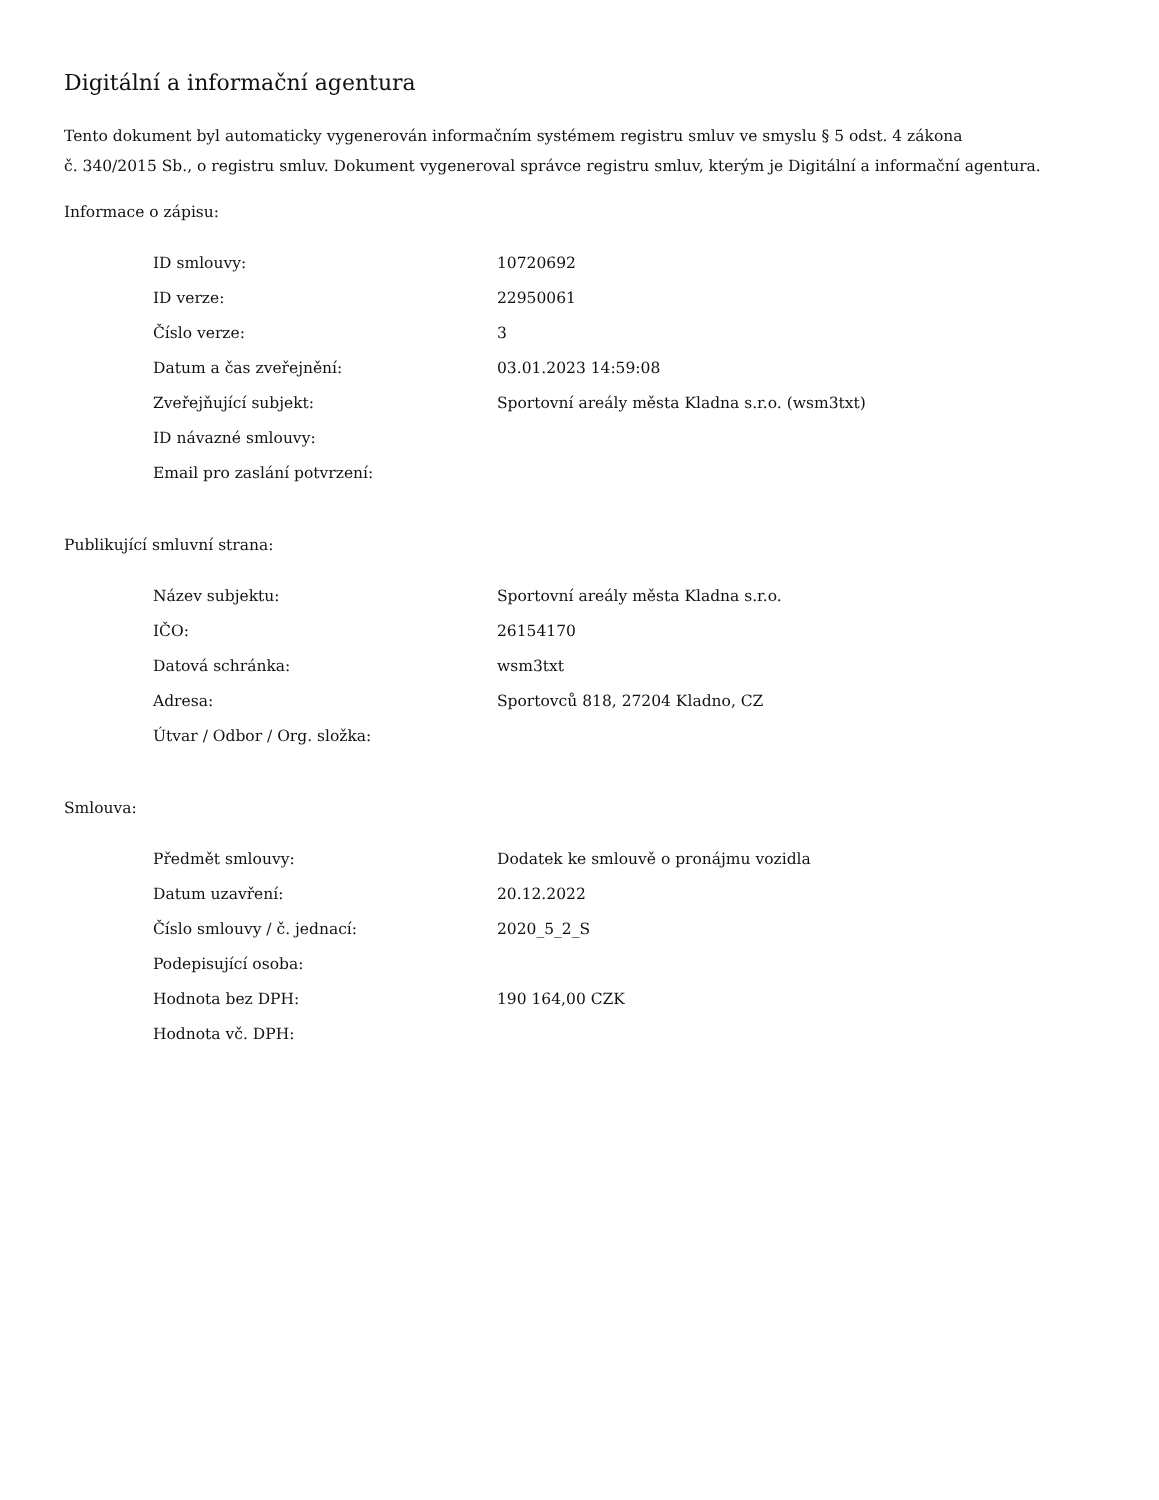Digitální a informační agentura
Tento dokument byl automaticky vygenerován informačním systémem registru smluv ve smyslu § 5 odst. 4 zákona
č. 340/2015 Sb., o registru smluv. Dokument vygeneroval správce registru smluv, kterým je Digitální a informační agentura.
Informace o zápisu:
| ID smlouvy: | 10720692 |
| ID verze: | 22950061 |
| Číslo verze: | 3 |
| Datum a čas zveřejnění: | 03.01.2023 14:59:08 |
| Zveřejňující subjekt: | Sportovní areály města Kladna s.r.o. (wsm3txt) |
| ID návazné smlouvy: | |
| Email pro zaslání potvrzení: | |
Publikující smluvní strana:
| Název subjektu: | Sportovní areály města Kladna s.r.o. |
| IČO: | 26154170 |
| Datová schránka: | wsm3txt |
| Adresa: | Sportovců 818, 27204 Kladno, CZ |
| Útvar / Odbor / Org. složka: | |
Smlouva:
| Předmět smlouvy: | Dodatek ke smlouvě o pronájmu vozidla |
| Datum uzavření: | 20.12.2022 |
| Číslo smlouvy / č. jednací: | 2020_5_2_S |
| Podepisující osoba: | |
| Hodnota bez DPH: | 190 164,00 CZK |
| Hodnota vč. DPH: | |